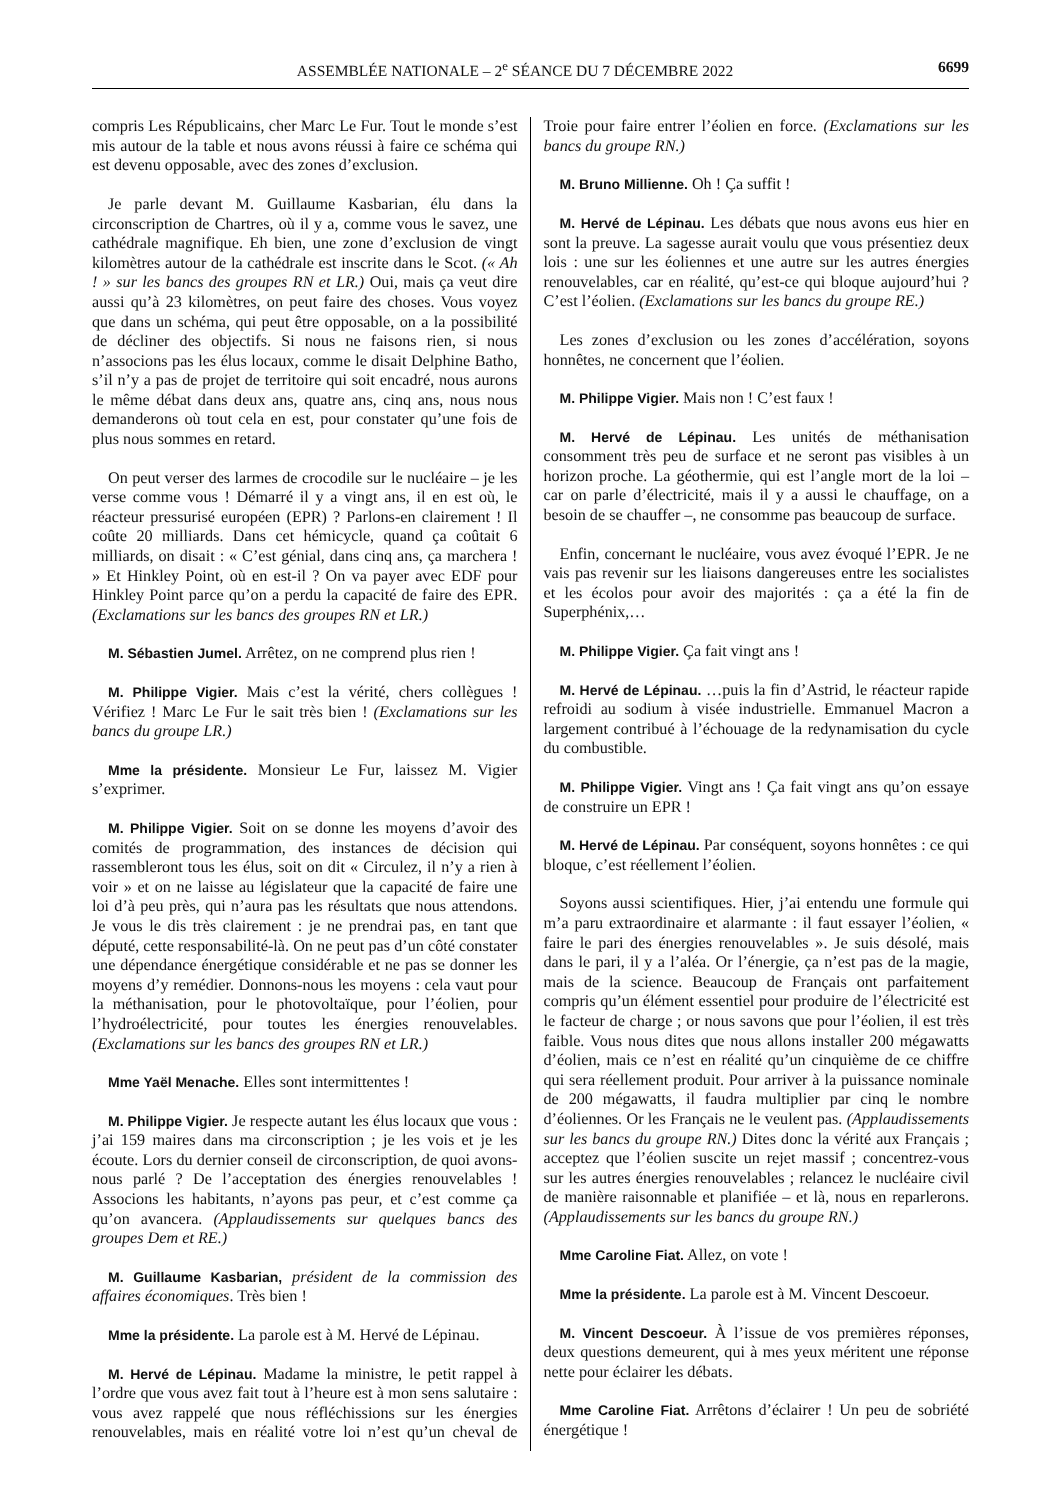ASSEMBLÉE NATIONALE – 2<sup>e</sup> SÉANCE DU 7 DÉCEMBRE 2022 6699
compris Les Républicains, cher Marc Le Fur. Tout le monde s’est mis autour de la table et nous avons réussi à faire ce schéma qui est devenu opposable, avec des zones d’exclusion.
Je parle devant M. Guillaume Kasbarian, élu dans la circonscription de Chartres, où il y a, comme vous le savez, une cathédrale magnifique. Eh bien, une zone d’exclusion de vingt kilomètres autour de la cathédrale est inscrite dans le Scot. (« Ah ! » sur les bancs des groupes RN et LR.) Oui, mais ça veut dire aussi qu’à 23 kilomètres, on peut faire des choses. Vous voyez que dans un schéma, qui peut être opposable, on a la possibilité de décliner des objectifs. Si nous ne faisons rien, si nous n’associons pas les élus locaux, comme le disait Delphine Batho, s’il n’y a pas de projet de territoire qui soit encadré, nous aurons le même débat dans deux ans, quatre ans, cinq ans, nous nous demanderons où tout cela en est, pour constater qu’une fois de plus nous sommes en retard.
On peut verser des larmes de crocodile sur le nucléaire – je les verse comme vous ! Démarré il y a vingt ans, il en est où, le réacteur pressurisé européen (EPR) ? Parlons-en clairement ! Il coûte 20 milliards. Dans cet hémicycle, quand ça coûtait 6 milliards, on disait : « C’est génial, dans cinq ans, ça marchera ! » Et Hinkley Point, où en est-il ? On va payer avec EDF pour Hinkley Point parce qu’on a perdu la capacité de faire des EPR. (Exclamations sur les bancs des groupes RN et LR.)
M. Sébastien Jumel. Arrêtez, on ne comprend plus rien !
M. Philippe Vigier. Mais c’est la vérité, chers collègues ! Vérifiez ! Marc Le Fur le sait très bien ! (Exclamations sur les bancs du groupe LR.)
Mme la présidente. Monsieur Le Fur, laissez M. Vigier s’exprimer.
M. Philippe Vigier. Soit on se donne les moyens d’avoir des comités de programmation, des instances de décision qui rassembleront tous les élus, soit on dit « Circulez, il n’y a rien à voir » et on ne laisse au législateur que la capacité de faire une loi d’à peu près, qui n’aura pas les résultats que nous attendons. Je vous le dis très clairement : je ne prendrai pas, en tant que député, cette responsabilité-là. On ne peut pas d’un côté constater une dépendance énergétique considérable et ne pas se donner les moyens d’y remédier. Donnons-nous les moyens : cela vaut pour la méthanisation, pour le photovoltaïque, pour l’éolien, pour l’hydroélectricité, pour toutes les énergies renouvelables. (Exclamations sur les bancs des groupes RN et LR.)
Mme Yaël Menache. Elles sont intermittentes !
M. Philippe Vigier. Je respecte autant les élus locaux que vous : j’ai 159 maires dans ma circonscription ; je les vois et je les écoute. Lors du dernier conseil de circonscription, de quoi avons-nous parlé ? De l’acceptation des énergies renouvelables ! Associons les habitants, n’ayons pas peur, et c’est comme ça qu’on avancera. (Applaudissements sur quelques bancs des groupes Dem et RE.)
M. Guillaume Kasbarian, président de la commission des affaires économiques. Très bien !
Mme la présidente. La parole est à M. Hervé de Lépinau.
M. Hervé de Lépinau. Madame la ministre, le petit rappel à l’ordre que vous avez fait tout à l’heure est à mon sens salutaire : vous avez rappelé que nous réfléchissions sur les énergies renouvelables, mais en réalité votre loi n’est qu’un cheval de Troie pour faire entrer l’éolien en force. (Exclamations sur les bancs du groupe RN.)
M. Bruno Millienne. Oh ! Ça suffit !
M. Hervé de Lépinau. Les débats que nous avons eus hier en sont la preuve. La sagesse aurait voulu que vous présentiez deux lois : une sur les éoliennes et une autre sur les autres énergies renouvelables, car en réalité, qu’est-ce qui bloque aujourd’hui ? C’est l’éolien. (Exclamations sur les bancs du groupe RE.)
Les zones d’exclusion ou les zones d’accélération, soyons honnêtes, ne concernent que l’éolien.
M. Philippe Vigier. Mais non ! C’est faux !
M. Hervé de Lépinau. Les unités de méthanisation consomment très peu de surface et ne seront pas visibles à un horizon proche. La géothermie, qui est l’angle mort de la loi – car on parle d’électricité, mais il y a aussi le chauffage, on a besoin de se chauffer –, ne consomme pas beaucoup de surface.
Enfin, concernant le nucléaire, vous avez évoqué l’EPR. Je ne vais pas revenir sur les liaisons dangereuses entre les socialistes et les écolos pour avoir des majorités : ça a été la fin de Superphénix,…
M. Philippe Vigier. Ça fait vingt ans !
M. Hervé de Lépinau. …puis la fin d’Astrid, le réacteur rapide refroidi au sodium à visée industrielle. Emmanuel Macron a largement contribué à l’échouage de la redynamisation du cycle du combustible.
M. Philippe Vigier. Vingt ans ! Ça fait vingt ans qu’on essaye de construire un EPR !
M. Hervé de Lépinau. Par conséquent, soyons honnêtes : ce qui bloque, c’est réellement l’éolien.
Soyons aussi scientifiques. Hier, j’ai entendu une formule qui m’a paru extraordinaire et alarmante : il faut essayer l’éolien, « faire le pari des énergies renouvelables ». Je suis désolé, mais dans le pari, il y a l’aléa. Or l’énergie, ça n’est pas de la magie, mais de la science. Beaucoup de Français ont parfaitement compris qu’un élément essentiel pour produire de l’électricité est le facteur de charge ; or nous savons que pour l’éolien, il est très faible. Vous nous dites que nous allons installer 200 mégawatts d’éolien, mais ce n’est en réalité qu’un cinquième de ce chiffre qui sera réellement produit. Pour arriver à la puissance nominale de 200 mégawatts, il faudra multiplier par cinq le nombre d’éoliennes. Or les Français ne le veulent pas. (Applaudissements sur les bancs du groupe RN.) Dites donc la vérité aux Français ; acceptez que l’éolien suscite un rejet massif ; concentrez-vous sur les autres énergies renouvelables ; relancez le nucléaire civil de manière raisonnable et planifiée – et là, nous en reparlerons. (Applaudissements sur les bancs du groupe RN.)
Mme Caroline Fiat. Allez, on vote !
Mme la présidente. La parole est à M. Vincent Descoeur.
M. Vincent Descoeur. À l’issue de vos premières réponses, deux questions demeurent, qui à mes yeux méritent une réponse nette pour éclairer les débats.
Mme Caroline Fiat. Arrêtons d’éclairer ! Un peu de sobriété énergétique !